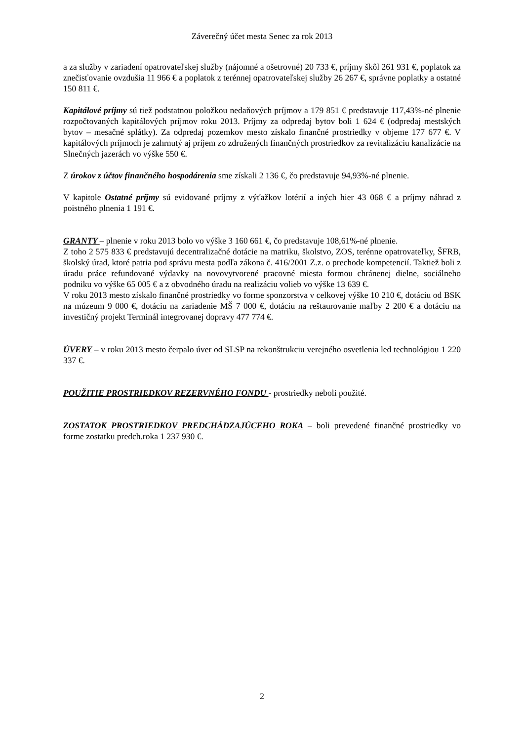Záverečný účet mesta Senec za rok 2013
a za služby v zariadení opatrovateľskej služby (nájomné a ošetrovné) 20 733 €, príjmy škôl 261 931 €, poplatok za znečisťovanie ovzdušia 11 966 € a poplatok z terénnej opatrovateľskej služby 26 267 €, správne poplatky a ostatné 150 811 €.
Kapitálové príjmy sú tiež podstatnou položkou nedaňových príjmov a 179 851 € predstavuje 117,43%-né plnenie rozpočtovaných kapitálových príjmov roku 2013. Príjmy za odpredaj bytov boli 1 624 € (odpredaj mestských bytov – mesačné splátky). Za odpredaj pozemkov mesto získalo finančné prostriedky v objeme 177 677 €. V kapitálových príjmoch je zahrnutý aj príjem zo združených finančných prostriedkov za revitalizáciu kanalizácie na Slnečných jazerách vo výške 550 €.
Z úrokov z účtov finančného hospodárenia sme získali 2 136 €, čo predstavuje 94,93%-né plnenie.
V kapitole Ostatné príjmy sú evidované príjmy z výťažkov lotérií a iných hier 43 068 € a príjmy náhrad z poistného plnenia 1 191 €.
GRANTY – plnenie v roku 2013 bolo vo výške 3 160 661 €, čo predstavuje 108,61%-né plnenie.
Z toho 2 575 833 € predstavujú decentralizačné dotácie na matriku, školstvo, ZOS, terénne opatrovateľky, ŠFRB, školský úrad, ktoré patria pod správu mesta podľa zákona č. 416/2001 Z.z. o prechode kompetencií. Taktiež boli z úradu práce refundované výdavky na novovytvorené pracovné miesta formou chránenej dielne, sociálneho podniku vo výške 65 005 € a z obvodného úradu na realizáciu volieb vo výške 13 639 €.
V roku 2013 mesto získalo finančné prostriedky vo forme sponzorstva v celkovej výške 10 210 €, dotáciu od BSK na múzeum 9 000 €, dotáciu na zariadenie MŠ 7 000 €, dotáciu na reštaurovanie maľby 2 200 € a dotáciu na investičný projekt Terminál integrovanej dopravy 477 774 €.
ÚVERY – v roku 2013 mesto čerpalo úver od SLSP na rekonštrukciu verejného osvetlenia led technológiou 1 220 337 €.
POUŽITIE PROSTRIEDKOV REZERVNÉHO FONDU - prostriedky neboli použité.
ZOSTATOK PROSTRIEDKOV PREDCHÁDZAJÚCEHO ROKA – boli prevedené finančné prostriedky vo forme zostatku predch.roka 1 237 930 €.
2